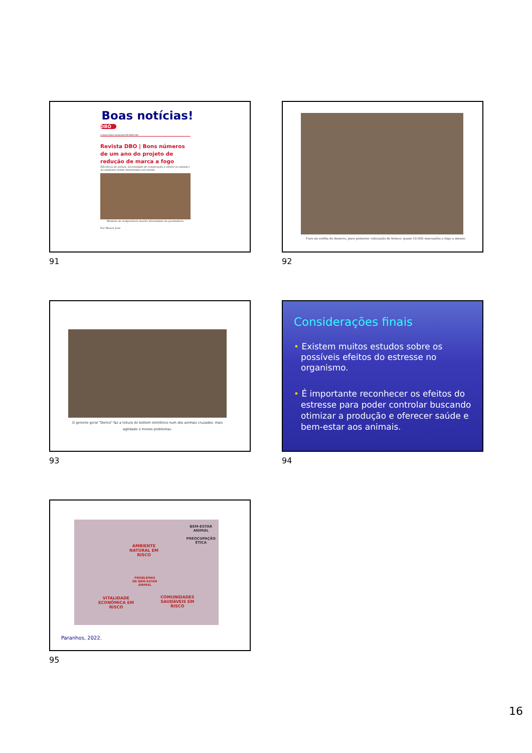Boas notícias!
DBO
Conteúdo Original | Revista DBO POR PORTAL DBO
Revista DBO | Bons números de um ano do projeto de redução de marca a fogo
Eficiência de leitura, necessidade de remarcação e efeitos no animal e no ambiente foram mensurados em estudo
Medição de temperatura mostra intensidade da queimadura.
Por Moacir José
91
Furo na orelha do bezerro, para posterior colocação de brinco: quase 10.000 marcações a fogo a menos.
92
O gerente geral "Dorico" faz a leitura de bottom eletrônico num dos animais cruzados: mais agilidade e menos problemas.
93
Considerações finais
• Existem muitos estudos sobre os possíveis efeitos do estresse no organismo.
• É importante reconhecer os efeitos do estresse para poder controlar buscando otimizar a produção e oferecer saúde e bem-estar aos animais.
94
AMBIENTE
NATURAL EM
RISCO
BEM-ESTAR
ANIMAL
PREOCUPAÇÃO
ÉTICA
PROBLEMAS
DE BEM-ESTAR
ANIMAL
VITALIDADE
ECONÔMICA EM
RISCO
COMUNIDADES
SAUDÁVEIS EM
RISCO
Paranhos, 2022.
95
16